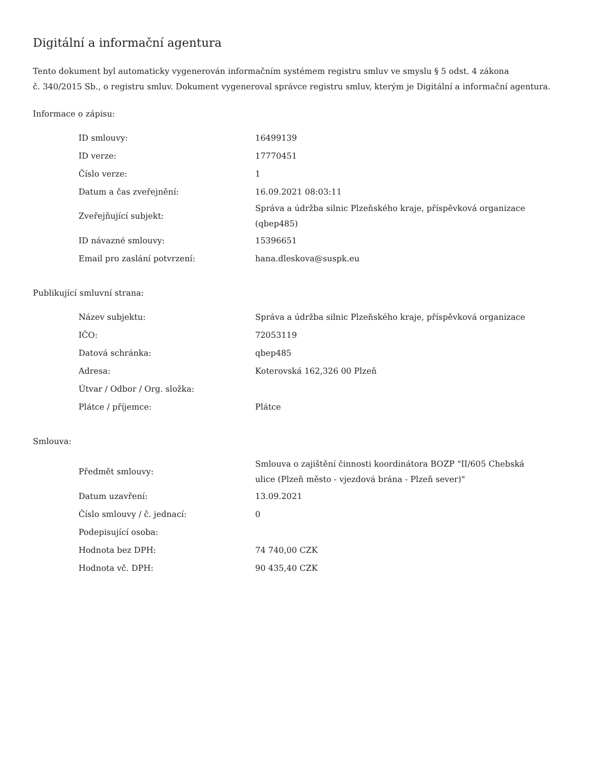Digitální a informační agentura
Tento dokument byl automaticky vygenerován informačním systémem registru smluv ve smyslu § 5 odst. 4 zákona
č. 340/2015 Sb., o registru smluv. Dokument vygeneroval správce registru smluv, kterým je Digitální a informační agentura.
Informace o zápisu:
| ID smlouvy: | 16499139 |
| ID verze: | 17770451 |
| Číslo verze: | 1 |
| Datum a čas zveřejnění: | 16.09.2021 08:03:11 |
| Zveřejňující subjekt: | Správa a údržba silnic Plzeňského kraje, příspěvková organizace (qbep485) |
| ID návazné smlouvy: | 15396651 |
| Email pro zaslání potvrzení: | hana.dleskova@suspk.eu |
Publikující smluvní strana:
| Název subjektu: | Správa a údržba silnic Plzeňského kraje, příspěvková organizace |
| IČO: | 72053119 |
| Datová schránka: | qbep485 |
| Adresa: | Koterovská 162,326 00 Plzeň |
| Útvar / Odbor / Org. složka: | |
| Plátce / příjemce: | Plátce |
Smlouva:
| Předmět smlouvy: | Smlouva o zajištění činnosti koordinátora BOZP "II/605 Chebská ulice (Plzeň město - vjezdová brána - Plzeň sever)" |
| Datum uzavření: | 13.09.2021 |
| Číslo smlouvy / č. jednací: | 0 |
| Podepisující osoba: | |
| Hodnota bez DPH: | 74 740,00 CZK |
| Hodnota vč. DPH: | 90 435,40 CZK |